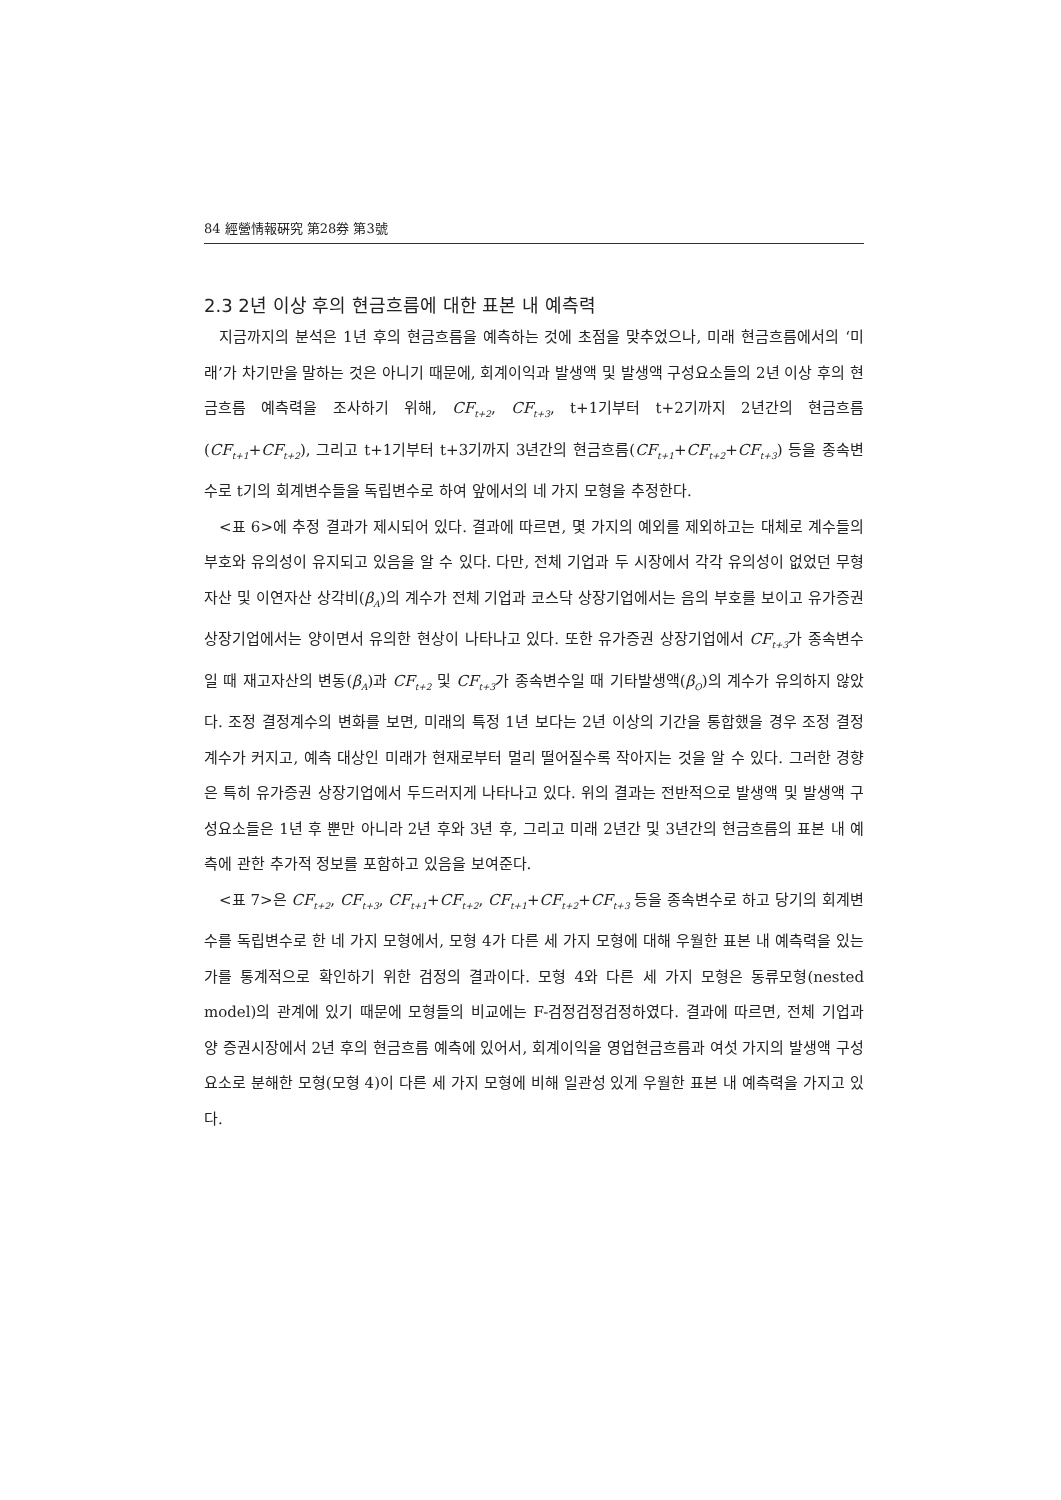84 經營情報硏究 第28券 第3號
2.3 2년 이상 후의 현금흐름에 대한 표본 내 예측력
지금까지의 분석은 1년 후의 현금흐름을 예측하는 것에 초점을 맞추었으나, 미래 현금흐름에서의 ‘미래’가 차기만을 말하는 것은 아니기 때문에, 회계이익과 발생액 및 발생액 구성요소들의 2년 이상 후의 현금흐름 예측력을 조사하기 위해, CF<sub>t+2</sub>, CF<sub>t+3</sub>, t+1기부터 t+2기까지 2년간의 현금흐름(CF<sub>t+1</sub>+CF<sub>t+2</sub>), 그리고 t+1기부터 t+3기까지 3년간의 현금흐름(CF<sub>t+1</sub>+CF<sub>t+2</sub>+CF<sub>t+3</sub>) 등을 종속변수로 t기의 회계변수들을 독립변수로 하여 앞에서의 네 가지 모형을 추정한다.
<표 6>에 추정 결과가 제시되어 있다. 결과에 따르면, 몇 가지의 예외를 제외하고는 대체로 계수들의 부호와 유의성이 유지되고 있음을 알 수 있다. 다만, 전체 기업과 두 시장에서 각각 유의성이 없었던 무형자산 및 이연자산 상각비(β<sub>A</sub>)의 계수가 전체 기업과 코스닥 상장기업에서는 음의 부호를 보이고 유가증권 상장기업에서는 양이면서 유의한 현상이 나타나고 있다. 또한 유가증권 상장기업에서 CF<sub>t+3</sub>가 종속변수일 때 재고자산의 변동(β<sub>A</sub>)과 CF<sub>t+2</sub> 및 CF<sub>t+3</sub>가 종속변수일 때 기타발생액(β<sub>O</sub>)의 계수가 유의하지 않았다. 조정 결정계수의 변화를 보면, 미래의 특정 1년 보다는 2년 이상의 기간을 통합했을 경우 조정 결정계수가 커지고, 예측 대상인 미래가 현재로부터 멀리 떨어질수록 작아지는 것을 알 수 있다. 그러한 경향은 특히 유가증권 상장기업에서 두드러지게 나타나고 있다. 위의 결과는 전반적으로 발생액 및 발생액 구성요소들은 1년 후 뿐만 아니라 2년 후와 3년 후, 그리고 미래 2년간 및 3년간의 현금흐름의 표본 내 예측에 관한 추가적 정보를 포함하고 있음을 보여준다.
<표 7>은 CF<sub>t+2</sub>, CF<sub>t+3</sub>, CF<sub>t+1</sub>+CF<sub>t+2</sub>, CF<sub>t+1</sub>+CF<sub>t+2</sub>+CF<sub>t+3</sub> 등을 종속변수로 하고 당기의 회계변수를 독립변수로 한 네 가지 모형에서, 모형 4가 다른 세 가지 모형에 대해 우월한 표본 내 예측력을 있는가를 통계적으로 확인하기 위한 검정의 결과이다. 모형 4와 다른 세 가지 모형은 동류모형(nested model)의 관계에 있기 때문에 모형들의 비교에는 F-검정검정검정하였다. 결과에 따르면, 전체 기업과 양 증권시장에서 2년 후의 현금흐름 예측에 있어서, 회계이익을 영업현금흐름과 여섯 가지의 발생액 구성요소로 분해한 모형(모형 4)이 다른 세 가지 모형에 비해 일관성 있게 우월한 표본 내 예측력을 가지고 있다.